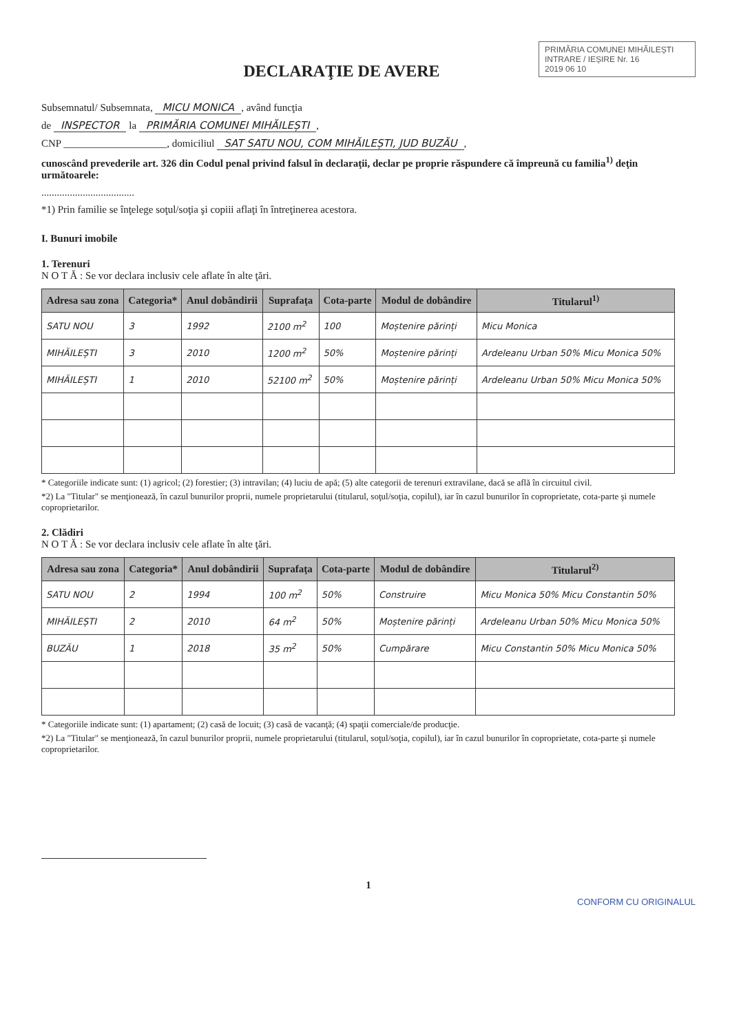PRIMĂRIA COMUNEI MIHĂILEȘTI
INTRARE / IEȘIRE Nr. 16
2019 06 10
DECLARAŢIE DE AVERE
Subsemnatul/ Subsemnata, MICU MONICA, având funcţia
de INSPECTOR la PRIMĂRIA COMUNEI MIHĂILEȘTI,
CNP ____________________, domiciliul SAT SATU NOU, COM MIHĂILEȘTI, JUD BUZĂU,
cunoscând prevederile art. 326 din Codul penal privind falsul în declaraţii, declar pe proprie răspundere că împreună cu familia<sup>1)</sup> deţin următoarele:
....................................
*1) Prin familie se înţelege soţul/soţia şi copiii aflaţi în întreţinerea acestora.
I. Bunuri imobile
1. Terenuri
N O T Ă : Se vor declara inclusiv cele aflate în alte ţări.
| Adresa sau zona | Categoria* | Anul dobândirii | Suprafaţa | Cota-parte | Modul de dobândire | Titularul<sup>1)</sup> |
| --- | --- | --- | --- | --- | --- | --- |
| SATU NOU | 3 | 1992 | 2100 m<sup>2</sup> | 100 | Moștenire părinți | Micu Monica |
| MIHĂILEȘTI | 3 | 2010 | 1200 m<sup>2</sup> | 50% | Moștenire părinți | Ardeleanu Urban 50% Micu Monica 50% |
| MIHĂILEȘTI | 1 | 2010 | 52100 m<sup>2</sup> | 50% | Moștenire părinți | Ardeleanu Urban 50% Micu Monica 50% |
* Categoriile indicate sunt: (1) agricol; (2) forestier; (3) intravilan; (4) luciu de apă; (5) alte categorii de terenuri extravilane, dacă se află în circuitul civil.
*2) La "Titular" se menţionează, în cazul bunurilor proprii, numele proprietarului (titularul, soţul/soţia, copilul), iar în cazul bunurilor în coproprietate, cota-parte şi numele coproprietarilor.
2. Clădiri
N O T Ă : Se vor declara inclusiv cele aflate în alte ţări.
| Adresa sau zona | Categoria* | Anul dobândirii | Suprafaţa | Cota-parte | Modul de dobândire | Titularul<sup>2)</sup> |
| --- | --- | --- | --- | --- | --- | --- |
| SATU NOU | 2 | 1994 | 100 m<sup>2</sup> | 50% | Construire | Micu Monica 50% Micu Constantin 50% |
| MIHĂILEȘTI | 2 | 2010 | 64 m<sup>2</sup> | 50% | Moștenire părinți | Ardeleanu Urban 50% Micu Monica 50% |
| BUZĂU | 1 | 2018 | 35 m<sup>2</sup> | 50% | Cumpărare | Micu Constantin 50% Micu Monica 50% |
* Categoriile indicate sunt: (1) apartament; (2) casă de locuit; (3) casă de vacanţă; (4) spaţii comerciale/de producţie.
*2) La "Titular" se menţionează, în cazul bunurilor proprii, numele proprietarului (titularul, soţul/soţia, copilul), iar în cazul bunurilor în coproprietate, cota-parte şi numele coproprietarilor.
1
CONFORM CU ORIGINALUL